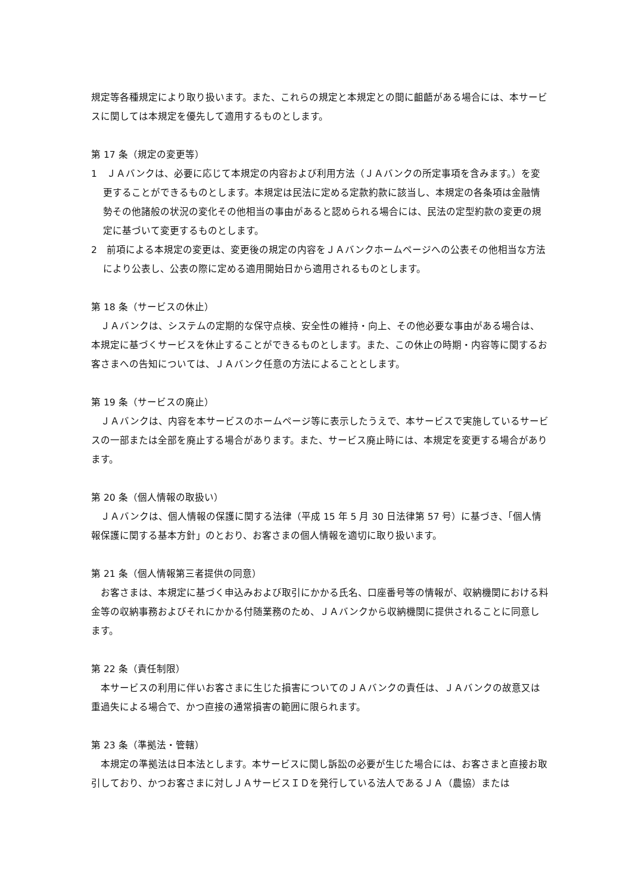規定等各種規定により取り扱います。また、これらの規定と本規定との間に齟齬がある場合には、本サービスに関しては本規定を優先して適用するものとします。
第 17 条（規定の変更等）
1　ＪＡバンクは、必要に応じて本規定の内容および利用方法（ＪＡバンクの所定事項を含みます。）を変更することができるものとします。本規定は民法に定める定款約款に該当し、本規定の各条項は金融情勢その他諸般の状況の変化その他相当の事由があると認められる場合には、民法の定型約款の変更の規定に基づいて変更するものとします。
2　前項による本規定の変更は、変更後の規定の内容をＪＡバンクホームページへの公表その他相当な方法により公表し、公表の際に定める適用開始日から適用されるものとします。
第 18 条（サービスの休止）
　ＪＡバンクは、システムの定期的な保守点検、安全性の維持・向上、その他必要な事由がある場合は、本規定に基づくサービスを休止することができるものとします。また、この休止の時期・内容等に関するお客さまへの告知については、ＪＡバンク任意の方法によることとします。
第 19 条（サービスの廃止）
　ＪＡバンクは、内容を本サービスのホームページ等に表示したうえで、本サービスで実施しているサービスの一部または全部を廃止する場合があります。また、サービス廃止時には、本規定を変更する場合があります。
第 20 条（個人情報の取扱い）
　ＪＡバンクは、個人情報の保護に関する法律（平成 15 年 5 月 30 日法律第 57 号）に基づき、「個人情報保護に関する基本方針」のとおり、お客さまの個人情報を適切に取り扱います。
第 21 条（個人情報第三者提供の同意）
　お客さまは、本規定に基づく申込みおよび取引にかかる氏名、口座番号等の情報が、収納機関における料金等の収納事務およびそれにかかる付随業務のため、ＪＡバンクから収納機関に提供されることに同意します。
第 22 条（責任制限）
　本サービスの利用に伴いお客さまに生じた損害についてのＪＡバンクの責任は、ＪＡバンクの故意又は重過失による場合で、かつ直接の通常損害の範囲に限られます。
第 23 条（準拠法・管轄）
　本規定の準拠法は日本法とします。本サービスに関し訴訟の必要が生じた場合には、お客さまと直接お取引しており、かつお客さまに対しＪＡサービスＩＤを発行している法人であるＪＡ（農協）または